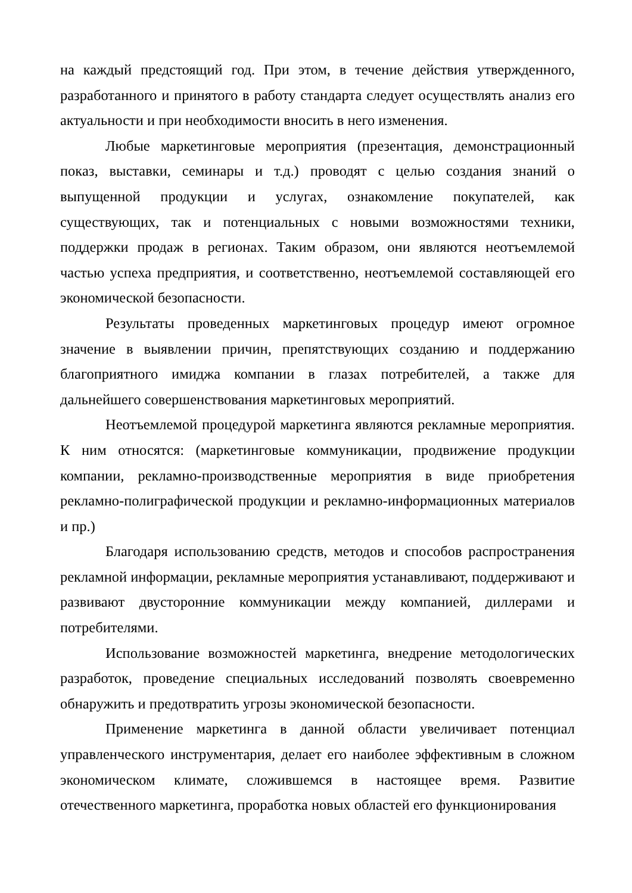на каждый предстоящий год. При этом, в течение действия утвержденного, разработанного и принятого в работу стандарта следует осуществлять анализ его актуальности и при необходимости вносить в него изменения.
Любые маркетинговые мероприятия (презентация, демонстрационный показ, выставки, семинары и т.д.) проводят с целью создания знаний о выпущенной продукции и услугах, ознакомление покупателей, как существующих, так и потенциальных с новыми возможностями техники, поддержки продаж в регионах. Таким образом, они являются неотъемлемой частью успеха предприятия, и соответственно, неотъемлемой составляющей его экономической безопасности.
Результаты проведенных маркетинговых процедур имеют огромное значение в выявлении причин, препятствующих созданию и поддержанию благоприятного имиджа компании в глазах потребителей, а также для дальнейшего совершенствования маркетинговых мероприятий.
Неотъемлемой процедурой маркетинга являются рекламные мероприятия. К ним относятся: (маркетинговые коммуникации, продвижение продукции компании, рекламно-производственные мероприятия в виде приобретения рекламно-полиграфической продукции и рекламно-информационных материалов и пр.)
Благодаря использованию средств, методов и способов распространения рекламной информации, рекламные мероприятия устанавливают, поддерживают и развивают двусторонние коммуникации между компанией, диллерами и потребителями.
Использование возможностей маркетинга, внедрение методологических разработок, проведение специальных исследований позволять своевременно обнаружить и предотвратить угрозы экономической безопасности.
Применение маркетинга в данной области увеличивает потенциал управленческого инструментария, делает его наиболее эффективным в сложном экономическом климате, сложившемся в настоящее время. Развитие отечественного маркетинга, проработка новых областей его функционирования